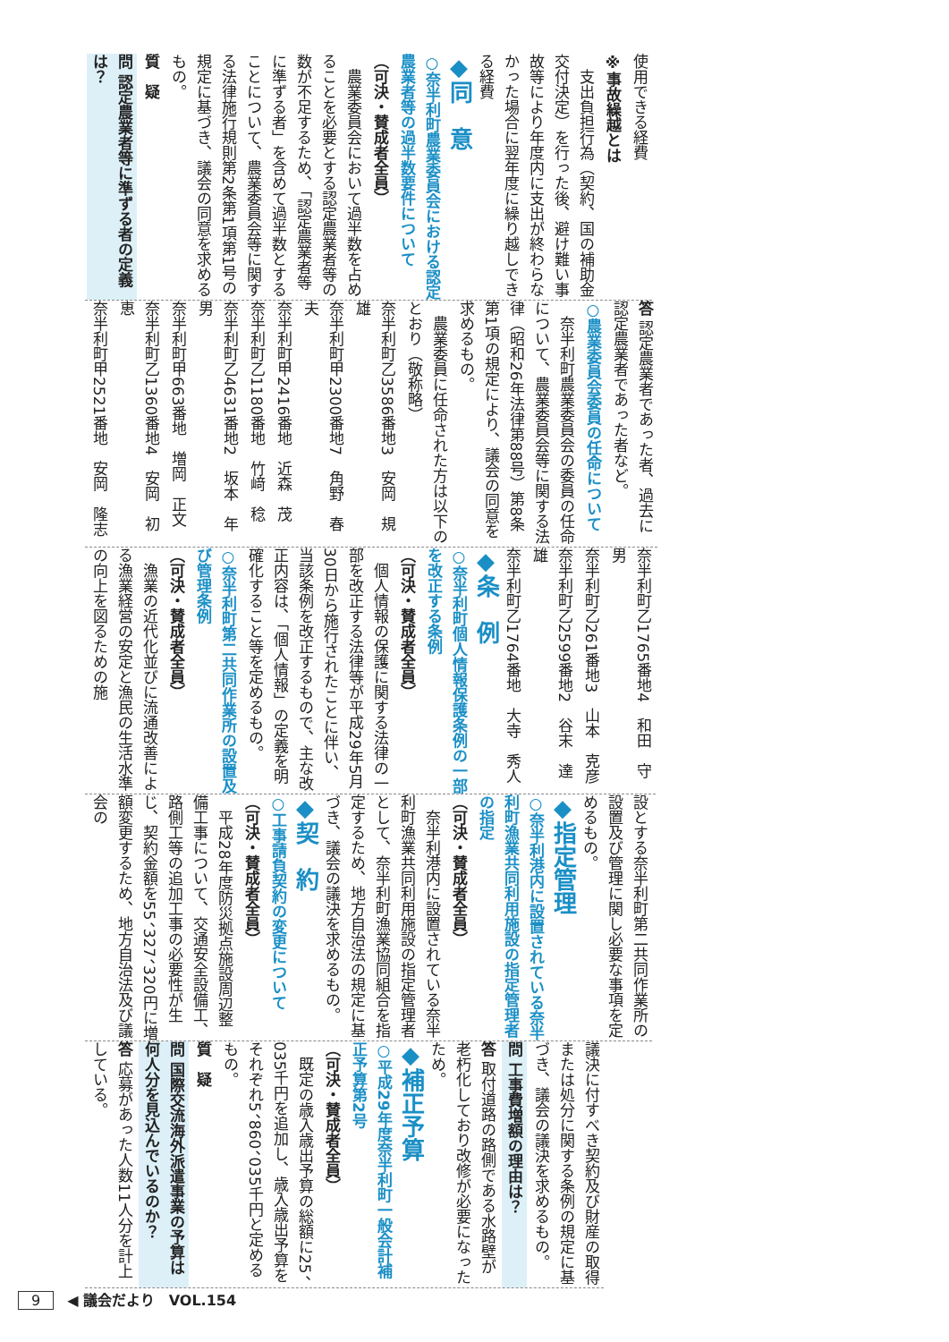使用できる経費
※事故繰越とは
　支出負担行為（契約、国の補助金交付決定）を行った後、避け難い事故等により年度内に支出が終わらなかった場合に翌年度に繰り越しできる経費
◆同　意
○奈半利町農業委員会における認定農業者等の過半数要件について
（可決・賛成者全員）
　農業委員会において過半数を占めることを必要とする認定農業者等の数が不足するため、「認定農業者等に準ずる者」を含めて過半数とすることについて、農業委員会等に関する法律施行規則第2条第1項第1号の規定に基づき、議会の同意を求めるもの。
質　疑
問 認定農業者等に準ずる者の定義は？
答 認定農業者であった者、過去に認定農業者であった者など。
○農業委員会委員の任命について
　奈半利町農業委員会の委員の任命について、農業委員会等に関する法律（昭和26年法律第88号）第8条第1項の規定により、議会の同意を求めるもの。
　農業委員に任命された方は以下のとおり（敬称略）
奈半利町乙3586番地3　安岡　規雄
奈半利町甲2300番地7　角野　春夫
奈半利町甲2416番地　近森　茂
奈半利町乙1180番地　竹﨑　稔
奈半利町乙4631番地2　坂本　年男
奈半利町甲663番地　増岡　正文
奈半利町乙1360番地4　安岡　初恵
奈半利町甲2521番地　安岡　隆志
奈半利町乙1765番地4　和田　守男
奈半利町乙261番地3　山本　克彦
奈半利町乙2599番地2　谷末　達雄
奈半利町乙1764番地　大寺　秀人
◆条　例
○奈半利町個人情報保護条例の一部を改正する条例
（可決・賛成者全員）
　個人情報の保護に関する法律の一部を改正する法律等が平成29年5月30日から施行されたことに伴い、当該条例を改正するもので、主な改正内容は、「個人情報」の定義を明確化すること等を定めるもの。
○奈半利町第二共同作業所の設置及び管理条例
（可決・賛成者全員）
　漁業の近代化並びに流通改善による漁業経営の安定と漁民の生活水準の向上を図るための施
設とする奈半利町第二共同作業所の設置及び管理に関し必要な事項を定めるもの。
◆指定管理
○奈半利港内に設置されている奈半利町漁業共同利用施設の指定管理者の指定
（可決・賛成者全員）
　奈半利港内に設置されている奈半利町漁業共同利用施設の指定管理者として、奈半利町漁業協同組合を指定するため、地方自治法の規定に基づき、議会の議決を求めるもの。
◆契　約
○工事請負契約の変更について
（可決・賛成者全員）
　平成28年度防災拠点施設周辺整備工事について、交通安全設備工、路側工等の追加工事の必要性が生じ、契約金額を55、327、320円に増額変更するため、地方自治法及び議会の
議決に付すべき契約及び財産の取得または処分に関する条例の規定に基づき、議会の議決を求めるもの。
問 工事費増額の理由は？
答 取付道路の路側である水路壁が老朽化しており改修が必要になったため。
◆補正予算
○平成29年度奈半利町一般会計補正予算第2号
（可決・賛成者全員）
　既定の歳入歳出予算の総額に25、035千円を追加し、歳入歳出予算をそれぞれ5、860、035千円と定めるもの。
質　疑
問 国際交流海外派遣事業の予算は何人分を見込んでいるのか？
答 応募があった人数11人分を計上している。
9 ◀ 議会だより　VOL.154